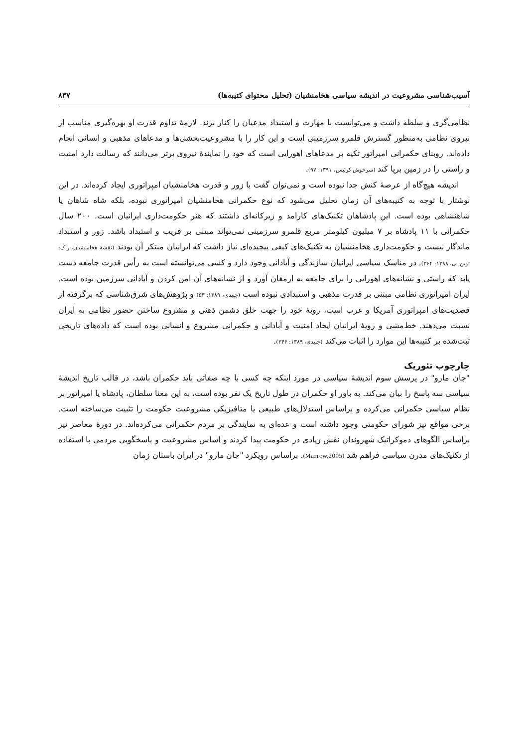آسیب‌شناسی مشروعیت در اندیشه سیاسی هخامنشیان (تحلیل محتوای کتیبه‌ها) ۸۳۷
نظامی‌گری و سلطه داشت و می‌توانست با مهارت و استبداد مدعیان را کنار بزند. لازمهٔ تداوم قدرت او بهره‌گیری مناسب از نیروی نظامی به‌منظور گسترش قلمرو سرزمینی است و این کار را با مشروعیت‌بخشی‌ها و مدعاهای مذهبی و انسانی انجام داده‌اند. روبنای حکمرانی امپراتور تکیه بر مدعاهای اهورایی است که خود را نمایندهٔ نیروی برتر می‌دانند که رسالت دارد امنیت و راستی را در زمین برپا کند (سرخوش کرتیس، ۱۳۹۱: ۹۷).
اندیشه هیچ‌گاه از عرصهٔ کنش جدا نبوده است و نمی‌توان گفت با زور و قدرت هخامنشیان امپراتوری ایجاد کرده‌اند. در این نوشتار با توجه به کتیبه‌های آن زمان تحلیل می‌شود که نوع حکمرانی هخامنشیان امپراتوری نبوده، بلکه شاه شاهان یا شاهنشاهی بوده است. این پادشاهان تکنیک‌های کارامد و زیرکانه‌ای داشتند که هنر حکومت‌داری ایرانیان است. ۲۰۰ سال حکمرانی با ۱۱ پادشاه بر ۷ میلیون کیلومتر مربع قلمرو سرزمینی نمی‌تواند مبتنی بر فریب و استبداد باشد. زور و استبداد ماندگار نیست و حکومت‌داری هخامنشیان به تکنیک‌های کیفی پیچیده‌ای نیاز داشت که ایرانیان مبتکر آن بودند (نقشهٔ هخامنشیان، ر.ک: توین بی، ۱۳۸۸: ۳۶۴). در مناسک سیاسی ایرانیان سازندگی و آبادانی وجود دارد و کسی می‌توانسته است به رأس قدرت جامعه دست یابد که راستی و نشانه‌های اهورایی را برای جامعه به ارمغان آورد و از نشانه‌های آن امن کردن و آبادانی سرزمین بوده است. ایران امپراتوری نظامی مبتنی بر قدرت مذهبی و استبدادی نبوده است (جنیدی، ۱۳۸۹: ۵۳) و پژوهش‌های شرق‌شناسی که برگرفته از قصدیت‌های امپراتوری آمریکا و غرب است، رویهٔ خود را جهت خلق دشمن ذهنی و مشروع ساختن حضور نظامی به ایران نسبت می‌دهند. خط‌مشی و رویهٔ ایرانیان ایجاد امنیت و آبادانی و حکمرانی مشروع و انسانی بوده است که داده‌های تاریخی ثبت‌شده بر کتیبه‌ها این موارد را اثبات می‌کند (جنیدی، ۱۳۸۹: ۲۴۶).
چارچوب تئوریک
"جان مارو" در پرسش سوم اندیشهٔ سیاسی در مورد اینکه چه کسی با چه صفاتی باید حکمران باشد، در قالب تاریخ اندیشهٔ سیاسی سه پاسخ را بیان می‌کند. به باور او حکمران در طول تاریخ یک نفر بوده است، به این معنا سلطان، پادشاه یا امپراتور بر نظام سیاسی حکمرانی می‌کرده و براساس استدلال‌های طبیعی یا متافیزیکی مشروعیت حکومت را تثبیت می‌ساخته است. برخی مواقع نیز شورای حکومتی وجود داشته است و عده‌ای به نمایندگی بر مردم حکمرانی می‌کرده‌اند. در دورهٔ معاصر نیز براساس الگوهای دموکراتیک شهروندان نقش زیادی در حکومت پیدا کردند و اساس مشروعیت و پاسخگویی مردمی با استفاده از تکنیک‌های مدرن سیاسی فراهم شد (Marrow,2005). براساس رویکرد "جان مارو" در ایران باستان زمان